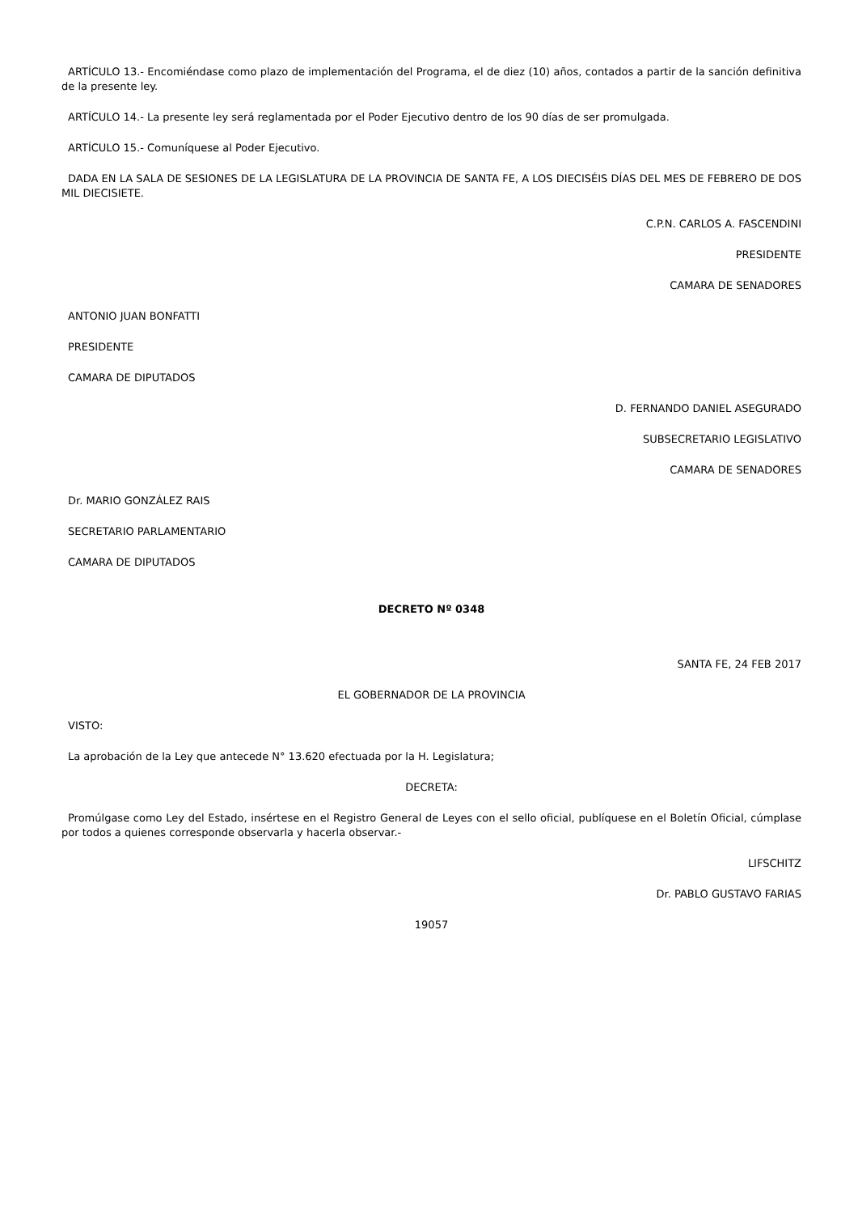ARTÍCULO 13.- Encomiéndase como plazo de implementación del Programa, el de diez (10) años, contados a partir de la sanción definitiva de la presente ley.
ARTÍCULO 14.- La presente ley será reglamentada por el Poder Ejecutivo dentro de los 90 días de ser promulgada.
ARTÍCULO 15.- Comuníquese al Poder Ejecutivo.
DADA EN LA SALA DE SESIONES DE LA LEGISLATURA DE LA PROVINCIA DE SANTA FE, A LOS DIECISÉIS DÍAS DEL MES DE FEBRERO DE DOS MIL DIECISIETE.
C.P.N. CARLOS A. FASCENDINI
PRESIDENTE
CAMARA DE SENADORES
ANTONIO JUAN BONFATTI
PRESIDENTE
CAMARA DE DIPUTADOS
D. FERNANDO DANIEL ASEGURADO
SUBSECRETARIO LEGISLATIVO
CAMARA DE SENADORES
Dr. MARIO GONZÁLEZ RAIS
SECRETARIO PARLAMENTARIO
CAMARA DE DIPUTADOS
DECRETO Nº 0348
SANTA FE, 24 FEB 2017
EL GOBERNADOR DE LA PROVINCIA
VISTO:
La aprobación de la Ley que antecede N° 13.620 efectuada por la H. Legislatura;
DECRETA:
Promúlgase como Ley del Estado, insértese en el Registro General de Leyes con el sello oficial, publíquese en el Boletín Oficial, cúmplase por todos a quienes corresponde observarla y hacerla observar.-
LIFSCHITZ
Dr. PABLO GUSTAVO FARIAS
19057